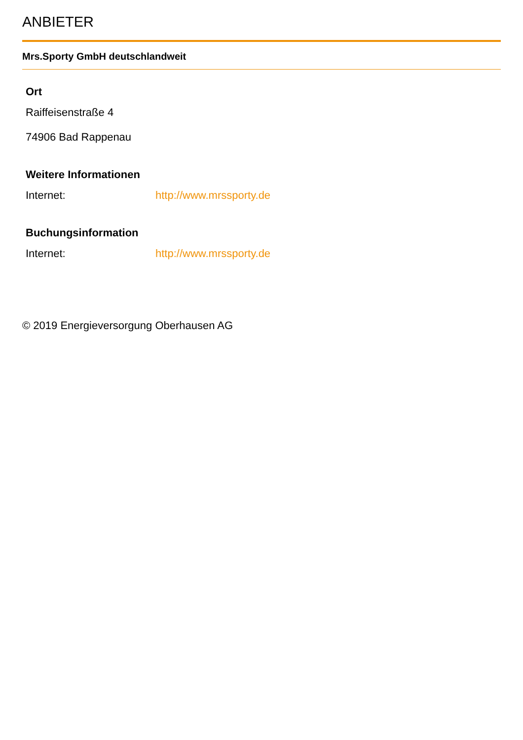ANBIETER
Mrs.Sporty GmbH deutschlandweit
Ort
Raiffeisenstraße 4
74906 Bad Rappenau
Weitere Informationen
Internet: http://www.mrssporty.de
Buchungsinformation
Internet: http://www.mrssporty.de
© 2019 Energieversorgung Oberhausen AG